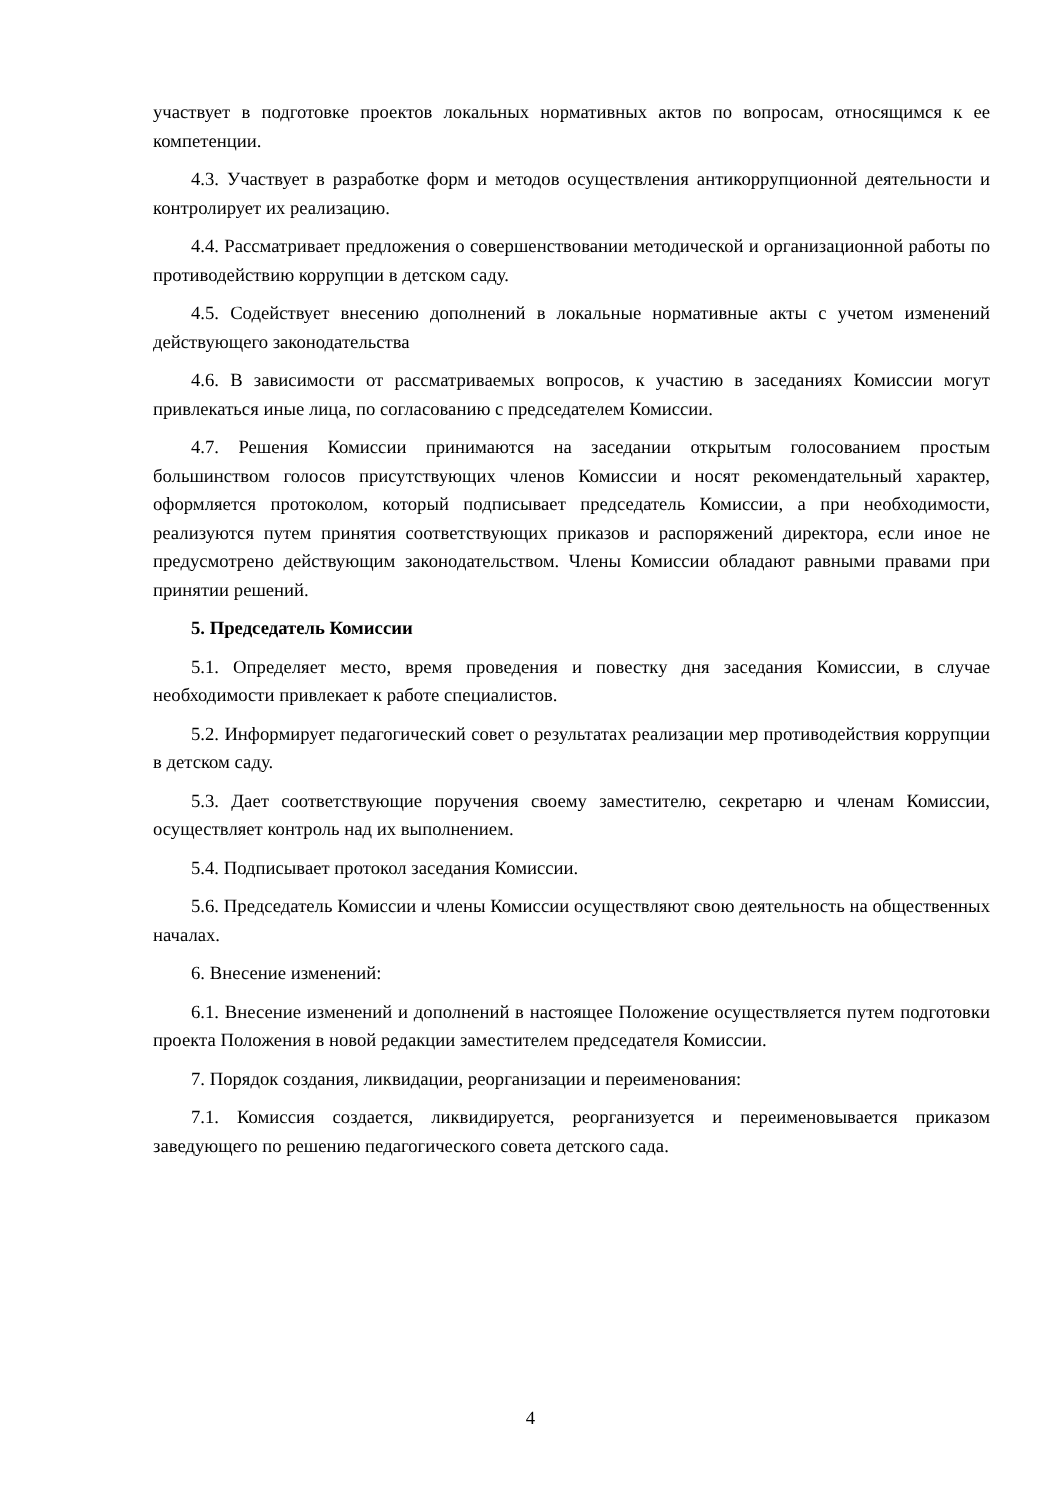участвует в подготовке проектов локальных нормативных актов по вопросам, относящимся к ее компетенции.
4.3. Участвует в разработке форм и методов осуществления антикоррупционной деятельности и контролирует их реализацию.
4.4. Рассматривает предложения о совершенствовании методической и организационной работы по противодействию коррупции в детском саду.
4.5. Содействует внесению дополнений в локальные нормативные акты с учетом изменений действующего законодательства
4.6. В зависимости от рассматриваемых вопросов, к участию в заседаниях Комиссии могут привлекаться иные лица, по согласованию с председателем Комиссии.
4.7. Решения Комиссии принимаются на заседании открытым голосованием простым большинством голосов присутствующих членов Комиссии и носят рекомендательный характер, оформляется протоколом, который подписывает председатель Комиссии, а при необходимости, реализуются путем принятия соответствующих приказов и распоряжений директора, если иное не предусмотрено действующим законодательством. Члены Комиссии обладают равными правами при принятии решений.
5. Председатель Комиссии
5.1. Определяет место, время проведения и повестку дня заседания Комиссии, в случае необходимости привлекает к работе специалистов.
5.2. Информирует педагогический совет о результатах реализации мер противодействия коррупции в детском саду.
5.3. Дает соответствующие поручения своему заместителю, секретарю и членам Комиссии, осуществляет контроль над их выполнением.
5.4. Подписывает протокол заседания Комиссии.
5.6. Председатель Комиссии и члены Комиссии осуществляют свою деятельность на общественных началах.
6. Внесение изменений:
6.1. Внесение изменений и дополнений в настоящее Положение осуществляется путем подготовки проекта Положения в новой редакции заместителем председателя Комиссии.
7. Порядок создания, ликвидации, реорганизации и переименования:
7.1. Комиссия создается, ликвидируется, реорганизуется и переименовывается приказом заведующего по решению педагогического совета детского сада.
4